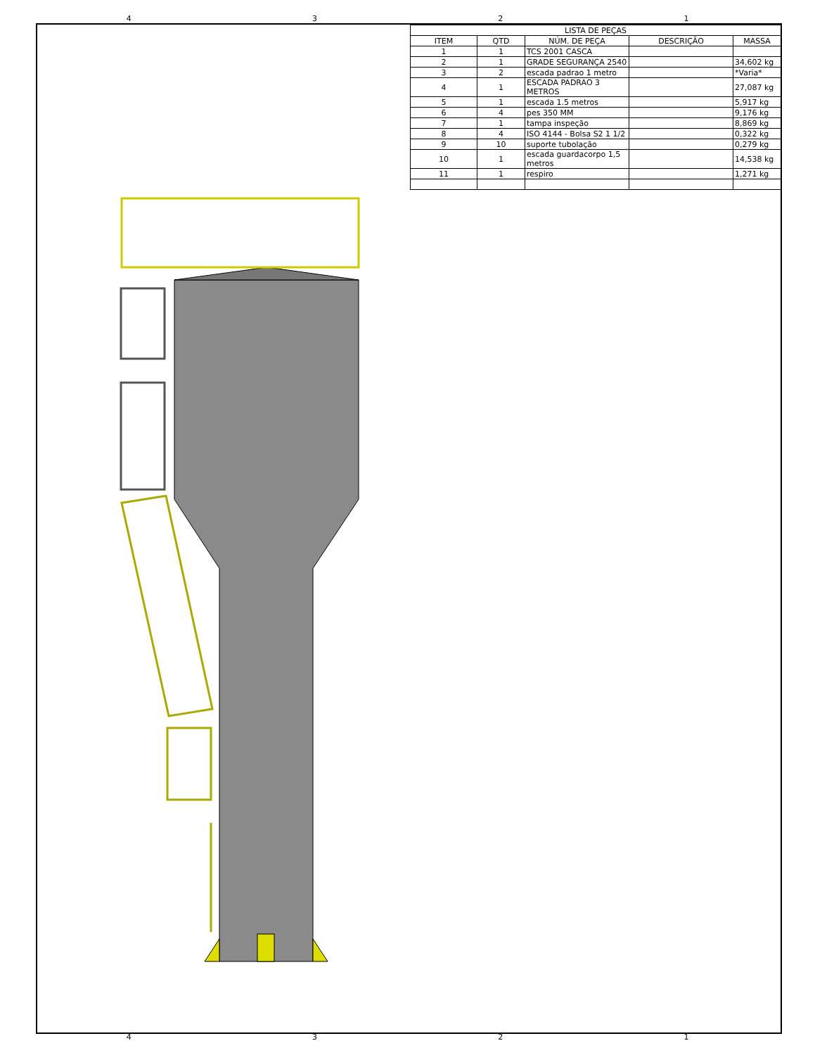4321
| LISTA DE PEÇAS | | | | |
| ITEM | QTD | NÚM. DE PEÇA | DESCRIÇÃO | MASSA |
| 1 | 1 | TCS 2001 CASCA | | |
| 2 | 1 | GRADE SEGURANÇA 2540 | | 34,602 kg |
| 3 | 2 | escada padrao 1 metro | | *Varia* |
| 4 | 1 | ESCADA PADRAO 3 METROS | | 27,087 kg |
| 5 | 1 | escada 1.5 metros | | 5,917 kg |
| 6 | 4 | pes 350 MM | | 9,176 kg |
| 7 | 1 | tampa inspeção | | 8,869 kg |
| 8 | 4 | ISO 4144 - Bolsa S2 1 1/2 | | 0,322 kg |
| 9 | 10 | suporte tubolação | | 0,279 kg |
| 10 | 1 | escada guardacorpo 1,5 metros | | 14,538 kg |
| 11 | 1 | respiro | | 1,271 kg |
4321